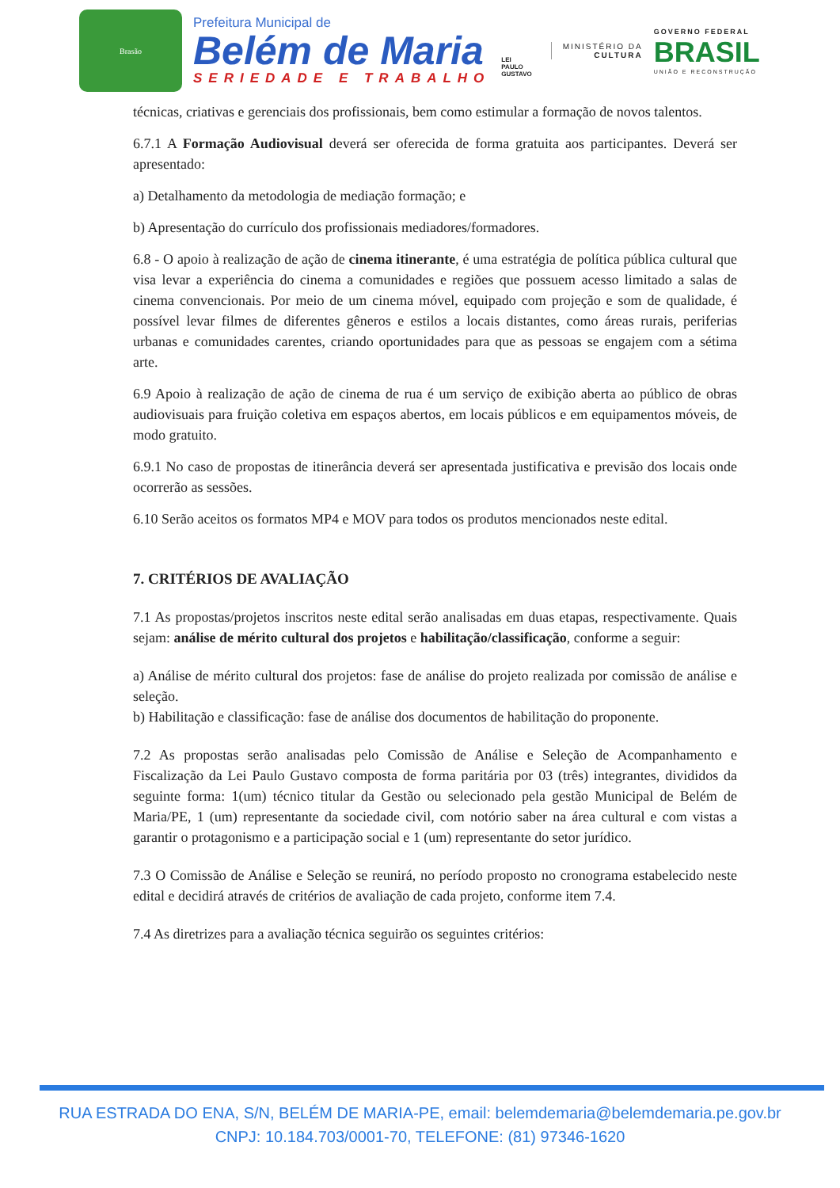Brasão
Prefeitura Municipal de
Belém de Maria
SERIEDADE E TRABALHO
LEI
PAULO
GUSTAVO
MINISTÉRIO DA
CULTURA
GOVERNO FEDERAL
BRASIL
UNIÃO E RECONSTRUÇÃO
técnicas, criativas e gerenciais dos profissionais, bem como estimular a formação de novos talentos.
6.7.1 A Formação Audiovisual deverá ser oferecida de forma gratuita aos participantes. Deverá ser apresentado:
a) Detalhamento da metodologia de mediação formação; e
b) Apresentação do currículo dos profissionais mediadores/formadores.
6.8 - O apoio à realização de ação de cinema itinerante, é uma estratégia de política pública cultural que visa levar a experiência do cinema a comunidades e regiões que possuem acesso limitado a salas de cinema convencionais. Por meio de um cinema móvel, equipado com projeção e som de qualidade, é possível levar filmes de diferentes gêneros e estilos a locais distantes, como áreas rurais, periferias urbanas e comunidades carentes, criando oportunidades para que as pessoas se engajem com a sétima arte.
6.9 Apoio à realização de ação de cinema de rua é um serviço de exibição aberta ao público de obras audiovisuais para fruição coletiva em espaços abertos, em locais públicos e em equipamentos móveis, de modo gratuito.
6.9.1 No caso de propostas de itinerância deverá ser apresentada justificativa e previsão dos locais onde ocorrerão as sessões.
6.10 Serão aceitos os formatos MP4 e MOV para todos os produtos mencionados neste edital.
7. CRITÉRIOS DE AVALIAÇÃO
7.1 As propostas/projetos inscritos neste edital serão analisadas em duas etapas, respectivamente. Quais sejam: análise de mérito cultural dos projetos e habilitação/classificação, conforme a seguir:
a) Análise de mérito cultural dos projetos: fase de análise do projeto realizada por comissão de análise e seleção.
b) Habilitação e classificação: fase de análise dos documentos de habilitação do proponente.
7.2 As propostas serão analisadas pelo Comissão de Análise e Seleção de Acompanhamento e Fiscalização da Lei Paulo Gustavo composta de forma paritária por 03 (três) integrantes, divididos da seguinte forma: 1(um) técnico titular da Gestão ou selecionado pela gestão Municipal de Belém de Maria/PE, 1 (um) representante da sociedade civil, com notório saber na área cultural e com vistas a garantir o protagonismo e a participação social e 1 (um) representante do setor jurídico.
7.3 O Comissão de Análise e Seleção se reunirá, no período proposto no cronograma estabelecido neste edital e decidirá através de critérios de avaliação de cada projeto, conforme item 7.4.
7.4 As diretrizes para a avaliação técnica seguirão os seguintes critérios:
RUA ESTRADA DO ENA, S/N, BELÉM DE MARIA-PE, email: belemdemaria@belemdemaria.pe.gov.br
CNPJ: 10.184.703/0001-70, TELEFONE: (81) 97346-1620